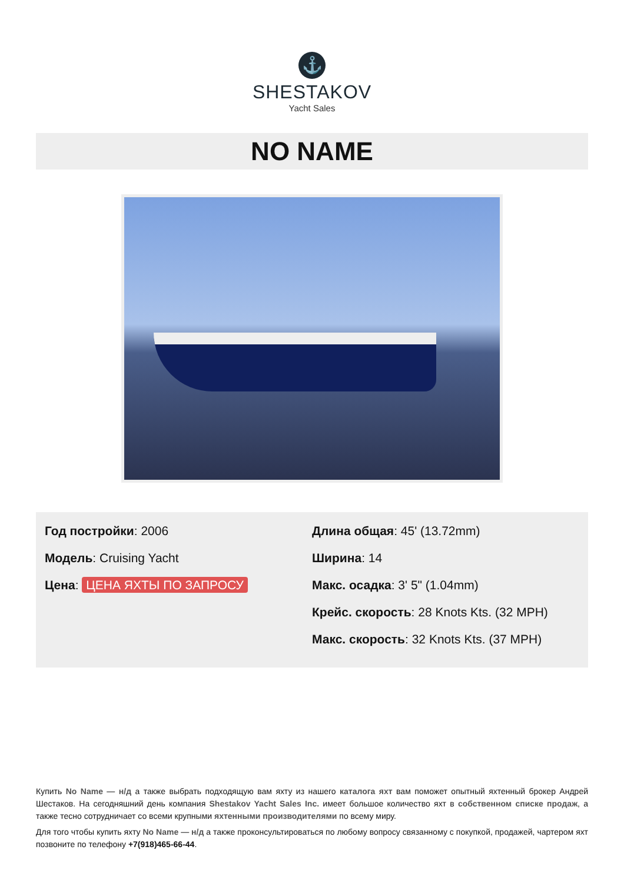⚓
SHESTAKOV
Yacht Sales
NO NAME
Год постройки: 2006
Модель: Cruising Yacht
Цена: ЦЕНА ЯХТЫ ПО ЗАПРОСУ
Длина общая: 45' (13.72mm)
Ширина: 14
Макс. осадка: 3' 5" (1.04mm)
Крейс. скорость: 28 Knots Kts. (32 MPH)
Макс. скорость: 32 Knots Kts. (37 MPH)
Купить No Name — н/д а также выбрать подходящую вам яхту из нашего каталога яхт вам поможет опытный яхтенный брокер Андрей Шестаков. На сегодняшний день компания Shestakov Yacht Sales Inc. имеет большое количество яхт в собственном списке продаж, а также тесно сотрудничает со всеми крупными яхтенными производителями по всему миру.
Для того чтобы купить яхту No Name — н/д а также проконсультироваться по любому вопросу связанному с покупкой, продажей, чартером яхт позвоните по телефону +7(918)465-66-44.